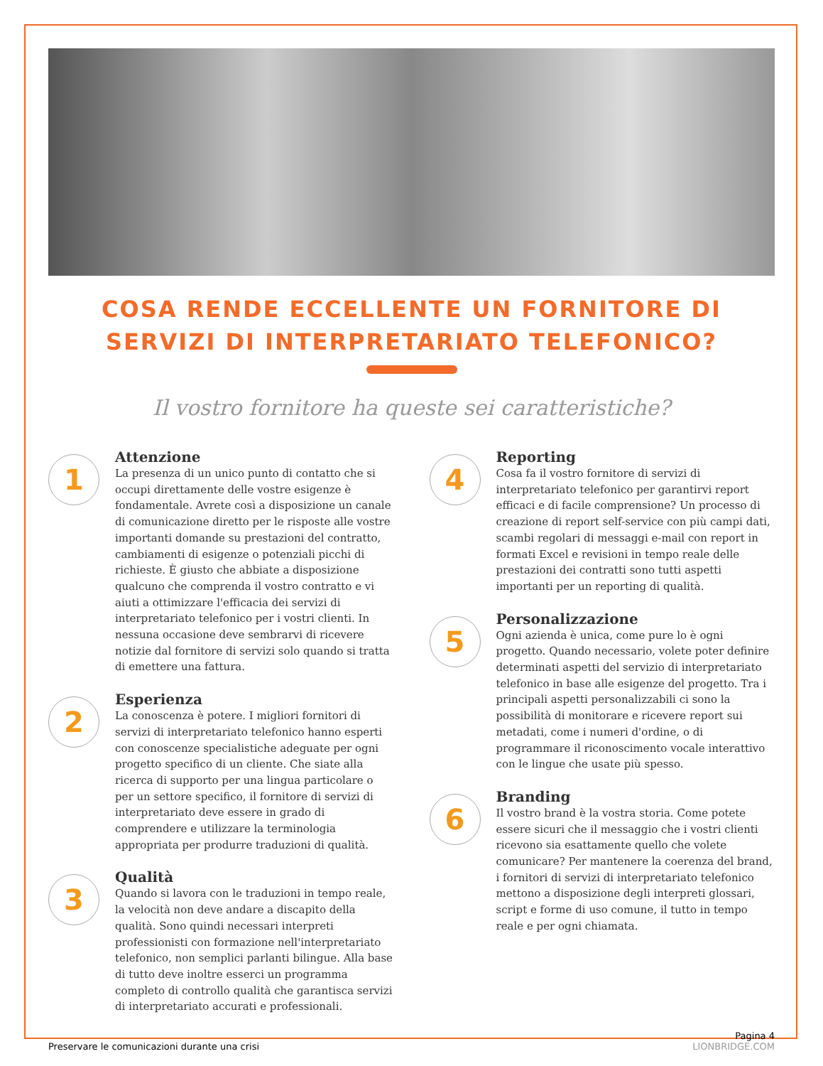COSA RENDE ECCELLENTE UN FORNITORE DI SERVIZI DI INTERPRETARIATO TELEFONICO?
Il vostro fornitore ha queste sei caratteristiche?
1
Attenzione
La presenza di un unico punto di contatto che si occupi direttamente delle vostre esigenze è fondamentale. Avrete così a disposizione un canale di comunicazione diretto per le risposte alle vostre importanti domande su prestazioni del contratto, cambiamenti di esigenze o potenziali picchi di richieste. È giusto che abbiate a disposizione qualcuno che comprenda il vostro contratto e vi aiuti a ottimizzare l'efficacia dei servizi di interpretariato telefonico per i vostri clienti. In nessuna occasione deve sembrarvi di ricevere notizie dal fornitore di servizi solo quando si tratta di emettere una fattura.
2
Esperienza
La conoscenza è potere. I migliori fornitori di servizi di interpretariato telefonico hanno esperti con conoscenze specialistiche adeguate per ogni progetto specifico di un cliente. Che siate alla ricerca di supporto per una lingua particolare o per un settore specifico, il fornitore di servizi di interpretariato deve essere in grado di comprendere e utilizzare la terminologia appropriata per produrre traduzioni di qualità.
3
Qualità
Quando si lavora con le traduzioni in tempo reale, la velocità non deve andare a discapito della qualità. Sono quindi necessari interpreti professionisti con formazione nell'interpretariato telefonico, non semplici parlanti bilingue. Alla base di tutto deve inoltre esserci un programma completo di controllo qualità che garantisca servizi di interpretariato accurati e professionali.
4
Reporting
Cosa fa il vostro fornitore di servizi di interpretariato telefonico per garantirvi report efficaci e di facile comprensione? Un processo di creazione di report self-service con più campi dati, scambi regolari di messaggi e-mail con report in formati Excel e revisioni in tempo reale delle prestazioni dei contratti sono tutti aspetti importanti per un reporting di qualità.
5
Personalizzazione
Ogni azienda è unica, come pure lo è ogni progetto. Quando necessario, volete poter definire determinati aspetti del servizio di interpretariato telefonico in base alle esigenze del progetto. Tra i principali aspetti personalizzabili ci sono la possibilità di monitorare e ricevere report sui metadati, come i numeri d'ordine, o di programmare il riconoscimento vocale interattivo con le lingue che usate più spesso.
6
Branding
Il vostro brand è la vostra storia. Come potete essere sicuri che il messaggio che i vostri clienti ricevono sia esattamente quello che volete comunicare? Per mantenere la coerenza del brand, i fornitori di servizi di interpretariato telefonico mettono a disposizione degli interpreti glossari, script e forme di uso comune, il tutto in tempo reale e per ogni chiamata.
Preservare le comunicazioni durante una crisi
Pagina 4
LIONBRIDGE.COM